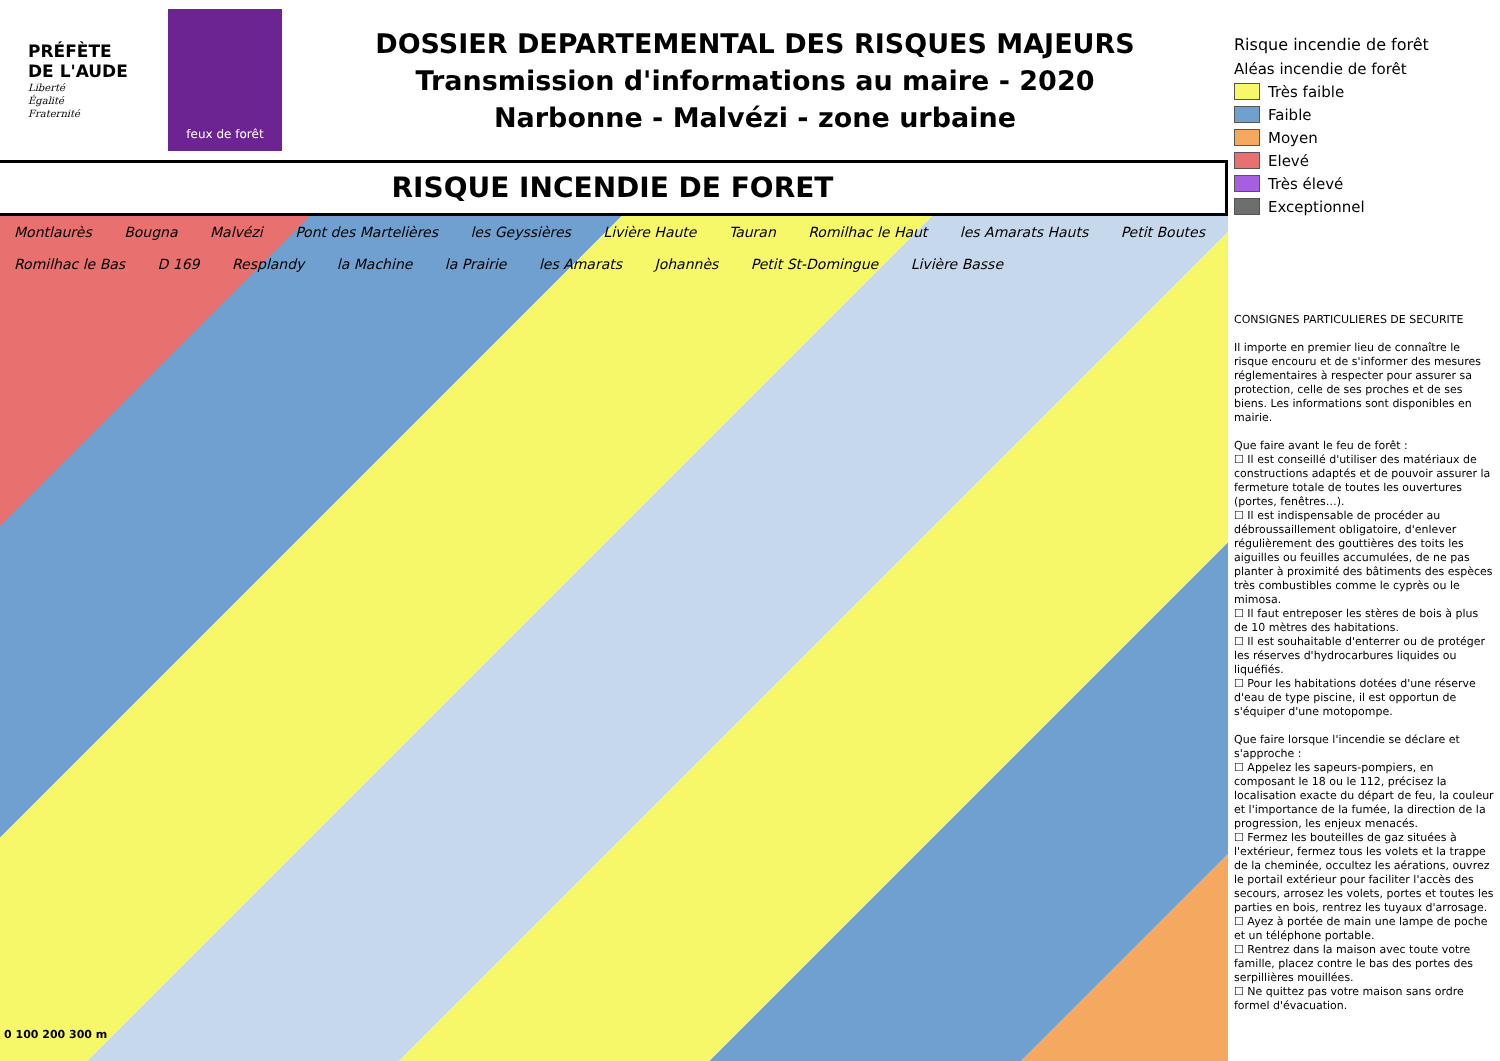PRÉFÈTE
DE L'AUDE
Liberté
Égalité
Fraternité
feux de forêt
DOSSIER DEPARTEMENTAL DES RISQUES MAJEURS
Transmission d'informations au maire - 2020
Narbonne - Malvézi - zone urbaine
RISQUE INCENDIE DE FORET
Montlaurès Bougna Malvézi Pont des Martelières les Geyssières Livière Haute Tauran Romilhac le Haut les Amarats Hauts Petit Boutes Romilhac le Bas D 169 Resplandy la Machine la Prairie les Amarats Johannès Petit St-Domingue Livière Basse
0 100 200 300 m
Risque incendie de forêt
Aléas incendie de forêt
Très faible
Faible
Moyen
Elevé
Très élevé
Exceptionnel
CONSIGNES PARTICULIERES DE SECURITE
Il importe en premier lieu de connaître le risque encouru et de s'informer des mesures réglementaires à respecter pour assurer sa protection, celle de ses proches et de ses biens. Les informations sont disponibles en mairie.
Que faire avant le feu de forêt :
☐ Il est conseillé d'utiliser des matériaux de constructions adaptés et de pouvoir assurer la fermeture totale de toutes les ouvertures (portes, fenêtres…).
☐ Il est indispensable de procéder au débroussaillement obligatoire, d'enlever régulièrement des gouttières des toits les aiguilles ou feuilles accumulées, de ne pas planter à proximité des bâtiments des espèces très combustibles comme le cyprès ou le mimosa.
☐ Il faut entreposer les stères de bois à plus de 10 mètres des habitations.
☐ Il est souhaitable d'enterrer ou de protéger les réserves d'hydrocarbures liquides ou liquéfiés.
☐ Pour les habitations dotées d'une réserve d'eau de type piscine, il est opportun de s'équiper d'une motopompe.
Que faire lorsque l'incendie se déclare et s'approche :
☐ Appelez les sapeurs-pompiers, en composant le 18 ou le 112, précisez la localisation exacte du départ de feu, la couleur et l'importance de la fumée, la direction de la progression, les enjeux menacés.
☐ Fermez les bouteilles de gaz situées à l'extérieur, fermez tous les volets et la trappe de la cheminée, occultez les aérations, ouvrez le portail extérieur pour faciliter l'accès des secours, arrosez les volets, portes et toutes les parties en bois, rentrez les tuyaux d'arrosage.
☐ Ayez à portée de main une lampe de poche et un téléphone portable.
☐ Rentrez dans la maison avec toute votre famille, placez contre le bas des portes des serpillières mouillées.
☐ Ne quittez pas votre maison sans ordre formel d'évacuation.